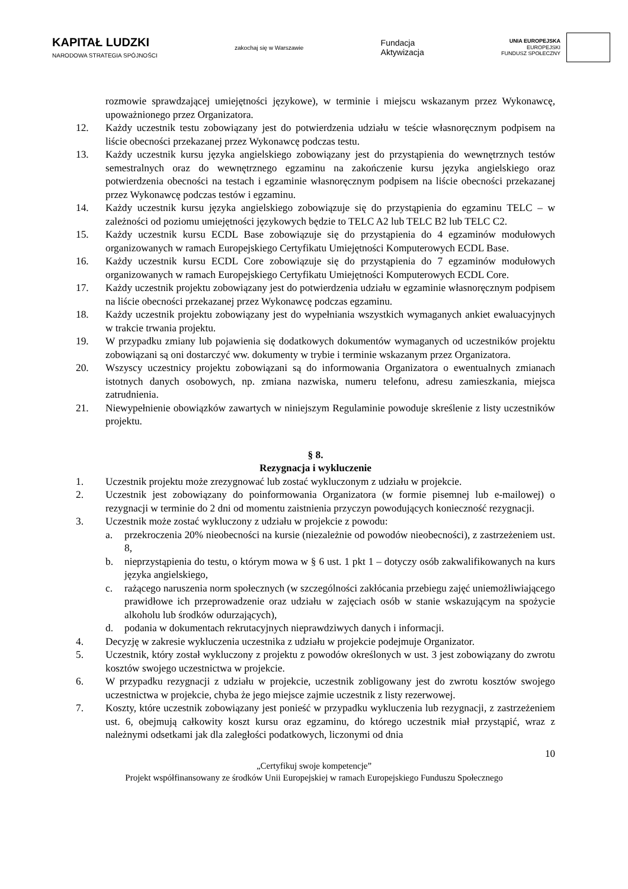KAPITAŁ LUDZKI
NARODOWA STRATEGIA SPÓJNOŚCI
zakochaj się w Warszawie
Fundacja
Aktywizacja
UNIA EUROPEJSKA
EUROPEJSKI
FUNDUSZ SPOŁECZNY
rozmowie sprawdzającej umiejętności językowe), w terminie i miejscu wskazanym przez Wykonawcę, upoważnionego przez Organizatora.
12. Każdy uczestnik testu zobowiązany jest do potwierdzenia udziału w teście własnoręcznym podpisem na liście obecności przekazanej przez Wykonawcę podczas testu.
13. Każdy uczestnik kursu języka angielskiego zobowiązany jest do przystąpienia do wewnętrznych testów semestralnych oraz do wewnętrznego egzaminu na zakończenie kursu języka angielskiego oraz potwierdzenia obecności na testach i egzaminie własnoręcznym podpisem na liście obecności przekazanej przez Wykonawcę podczas testów i egzaminu.
14. Każdy uczestnik kursu języka angielskiego zobowiązuje się do przystąpienia do egzaminu TELC – w zależności od poziomu umiejętności językowych będzie to TELC A2 lub TELC B2 lub TELC C2.
15. Każdy uczestnik kursu ECDL Base zobowiązuje się do przystąpienia do 4 egzaminów modułowych organizowanych w ramach Europejskiego Certyfikatu Umiejętności Komputerowych ECDL Base.
16. Każdy uczestnik kursu ECDL Core zobowiązuje się do przystąpienia do 7 egzaminów modułowych organizowanych w ramach Europejskiego Certyfikatu Umiejętności Komputerowych ECDL Core.
17. Każdy uczestnik projektu zobowiązany jest do potwierdzenia udziału w egzaminie własnoręcznym podpisem na liście obecności przekazanej przez Wykonawcę podczas egzaminu.
18. Każdy uczestnik projektu zobowiązany jest do wypełniania wszystkich wymaganych ankiet ewaluacyjnych w trakcie trwania projektu.
19. W przypadku zmiany lub pojawienia się dodatkowych dokumentów wymaganych od uczestników projektu zobowiązani są oni dostarczyć ww. dokumenty w trybie i terminie wskazanym przez Organizatora.
20. Wszyscy uczestnicy projektu zobowiązani są do informowania Organizatora o ewentualnych zmianach istotnych danych osobowych, np. zmiana nazwiska, numeru telefonu, adresu zamieszkania, miejsca zatrudnienia.
21. Niewypełnienie obowiązków zawartych w niniejszym Regulaminie powoduje skreślenie z listy uczestników projektu.
§ 8.
Rezygnacja i wykluczenie
1. Uczestnik projektu może zrezygnować lub zostać wykluczonym z udziału w projekcie.
2. Uczestnik jest zobowiązany do poinformowania Organizatora (w formie pisemnej lub e-mailowej) o rezygnacji w terminie do 2 dni od momentu zaistnienia przyczyn powodujących konieczność rezygnacji.
3. Uczestnik może zostać wykluczony z udziału w projekcie z powodu:
a. przekroczenia 20% nieobecności na kursie (niezależnie od powodów nieobecności), z zastrzeżeniem ust. 8,
b. nieprzystąpienia do testu, o którym mowa w § 6 ust. 1 pkt 1 – dotyczy osób zakwalifikowanych na kurs języka angielskiego,
c. rażącego naruszenia norm społecznych (w szczególności zakłócania przebiegu zajęć uniemożliwiającego prawidłowe ich przeprowadzenie oraz udziału w zajęciach osób w stanie wskazującym na spożycie alkoholu lub środków odurzających),
d. podania w dokumentach rekrutacyjnych nieprawdziwych danych i informacji.
4. Decyzję w zakresie wykluczenia uczestnika z udziału w projekcie podejmuje Organizator.
5. Uczestnik, który został wykluczony z projektu z powodów określonych w ust. 3 jest zobowiązany do zwrotu kosztów swojego uczestnictwa w projekcie.
6. W przypadku rezygnacji z udziału w projekcie, uczestnik zobligowany jest do zwrotu kosztów swojego uczestnictwa w projekcie, chyba że jego miejsce zajmie uczestnik z listy rezerwowej.
7. Koszty, które uczestnik zobowiązany jest ponieść w przypadku wykluczenia lub rezygnacji, z zastrzeżeniem ust. 6, obejmują całkowity koszt kursu oraz egzaminu, do którego uczestnik miał przystąpić, wraz z należnymi odsetkami jak dla zaległości podatkowych, liczonymi od dnia
10
„Certyfikuj swoje kompetencje”
Projekt współfinansowany ze środków Unii Europejskiej w ramach Europejskiego Funduszu Społecznego